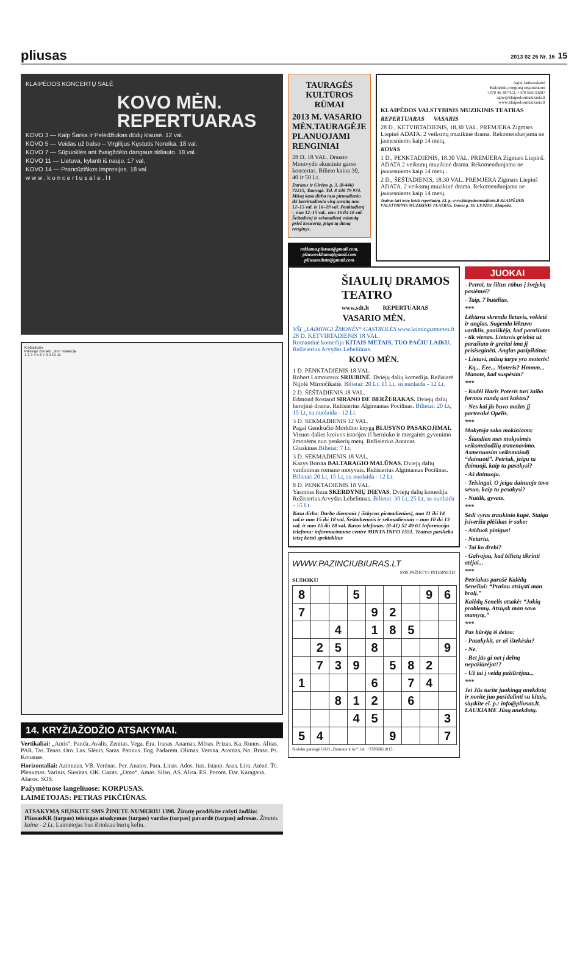pliusas 2013 02 26 Nr. 16 15
KLAIPĖDOS KONCERTŲ SALĖ
KOVO MĖN. REPERTUARAS
KOVO 3 — Kaip Šarka ir Pelėdžiukas dūdų klausė. 12 val.
KOVO 5 — Veidas už balso – Virgilijus Kęstutis Noreika. 18 val.
KOVO 7 — Sūpuoklės ant žvaigždėto dangaus skliauto. 18 val.
KOVO 11 — Lietuva, kylanti iš naujo. 17 val.
KOVO 14 — Prancūziškos impresijos. 18 val.
w w w . k o n c e r t u s a l e . l t
Kryžiažodis
Parengė žurnalo „oho“ redakcija
1 2 3 4 5 6 7 8 9 10 11
14. KRYŽIAŽODŽIO ATSAKYMAI.
Vertikaliai: „Antis“. Panda. Avalis. Zenitas. Vega. Era. Iranas. Anamas. Mėtas. Prizas. Ka. Runos. Alitas. PAR. Tas. Tenas. Oro. Las. Slėnis. Saras. Patinus. Ilog. Padarėm. Olimas. Verona. Atomas. No. Braso. Ps. Konanas.
Horizontaliai: Azimutas. VB. Verėnas. Per. Anatos. Para. Linas. Ados. Itas. Istano. Asas. Lira. Atėnė. Tc. Plenumas. Varinis. Sienitas. OK. Gazas. „Omo“. Amas. Silan. AS. Alisa. ES. Porom. Dar. Karagana. Ašaros. SOS.
Pažymėtuose langeliuose: KORPUSAS.
LAIMĖTOJAS: PETRAS PIKČIŪNAS.
ATSAKYMĄ SIŲSKITE SMS ŽINUTE NUMERIU 1398. Žinutę pradėkite rašyti žodžiu: PliusasKR (tarpas) teisingas atsakymas (tarpas) vardas (tarpas) pavardė (tarpas) adresas. Žinutės kaina - 2 Lt. Laimėtojas bus išrinktas burtų keliu.
TAURAGĖS KULTŪROS RŪMAI
2013 M. VASARIO MĖN.TAURAGĖJE PLANUOJAMI RENGINIAI
28 D. 18 VAL. Donato Montvydo akustinio garso koncertas. Bilieto kaina 30, 40 ir 50 Lt.
Dariaus ir Girėno g. 3, (8-446) 72215, Tauragė. Tel. 8 446 79 974. Mūsų kasa dirba nuo pirmadienio iki ketvirtadienio visą savaitę nuo 12–15 val. ir 16–19 val. Penktadienį – nuo 12–15 val., nuo 16 iki 18 val. Šeštadienį ir sekmadienį valandą prieš koncertą, jeigu tą dieną renginys.
reklama.pliusas@gmail.com,
pliusoreklama@gmail.com
pliusassilute@gmail.com
Agnė Jankauskaitė
Kultūrinių renginių organizatorė
+370 46 397412, +370 650 33287
agne@klaipedosmuzikinis.lt
www.klaipedosmuzikinis.lt
KLAIPĖDOS VALSTYBINIS MUZIKINIS TEATRAS
REPERTUARAS VASARIS
28 D., KETVIRTADIENIS, 18.30 VAL. PREMJERA Zigmars Liepinš ADATA. 2 veiksmų muzikinė drama. Rekomenduojama ne jaunesniems kaip 14 metų.
KOVAS
1 D., PENKTADIENIS, 18.30 VAL. PREMJERA Zigmars Liepinš. ADATA 2 veiksmų muzikinė drama. Rekomenduojama ne jaunesniems kaip 14 metų .
2 D., ŠEŠTADIENIS, 18.30 VAL. PREMJERA Zigmars Liepinš ADATA. 2 veiksmų muzikinė drama. Rekomenduojama ne jaunesniems kaip 14 metų.
Teatras turi teisę keisti repertuarą. El. p. www.klaipedosmuzikinis.lt KLAIPĖDOS VALSTYBINIS MUZIKINIS TEATRAS, Danės g. 19, LT-92111, Klaipėda.
ŠIAULIŲ DRAMOS TEATRO
www.sdt.lt REPERTUARAS
VASARIO MĖN.
VŠĮ „LAIMINGI ŽMONĖS“ GASTROLĖS www.laimingizmones.lt
28 D. KETVIRTADIENIS 18 VAL.
Romantinė komedija KITAIS METAIS, TUO PAČIU LAIKU. Režisierius Arvydas Lebeliūnas.
KOVO MĖN.
1 D. PENKTADIENIS 18 VAL.
Robert Lamoureux SRIUBINĖ. Dviejų dalių komedija. Režisierė Nijolė Mirončikaitė. Bilietai: 20 Lt, 15 Lt, su nuolaida - 12 Lt.
2 D. ŠEŠTADIENIS 18 VAL.
Edmond Rostand SIRANO DE BERŽERAKAS. Dviejų dalių herojinė drama. Režisierius Algimantas Pociūnas. Bilietai: 20 Lt, 15 Lt, su nuolaida - 12 Lt.
3 D. SEKMADIENIS 12 VAL.
Pagal Gendručio Morkūno knygą BLUSYNO PASAKOJIMAI. Vienos dalies kreivos istorijos iš berniuko ir mergaitės gyvenimo žmonėms nuo penkerių metų. Režisierius Antanas Gluskinas.Bilietai: 7 Lt.
3 D. SEKMADIENIS 18 VAL.
Kazys Boruta BALTARAGIO MALŪNAS. Dviejų dalių vaidinimas romano motyvais. Režisierius Algimantas Pociūnas. Bilietai: 20 Lt, 15 Lt, su nuolaida - 12 Lt.
8 D. PENKTADIENIS 18 VAL.
Yasmina Reza SKERDYNIŲ DIEVAS. Dviejų dalių komedija. Režisierius Arvydas Lebeliūnas. Bilietai: 30 Lt, 25 Lt, su nuolaida - 15 Lt.
Kasa dirba: Darbo dienomis ( išskyrus pirmadienius), nuo 11 iki 14 val.ir nuo 15 iki 18 val. Šeštadieniais ir sekmadieniais – nuo 10 iki 13 val. ir nuo 15 iki 18 val. Kasos telefonas: (8-41) 52 49 63 Informacija telefonu: informaciniame centre MINTA INFO 1551. Teatras pasilieka teisę keisti spektaklius
WWW.PAZINCIUBIURAS.LT
SMS PAŽINTYS INTERNETE!
SUDOKU
| 8 | | | 5 | | | | 9 | 6 |
| 7 | | | | 9 | 2 | | | |
| | | 4 | | 1 | 8 | 5 | | |
| | 2 | 5 | | 8 | | | | 9 |
| | 7 | 3 | 9 | | 5 | 8 | 2 | |
| 1 | | | | 6 | | 7 | 4 | |
| | | 8 | 1 | 2 | | 6 | | |
| | | | 4 | 5 | | | | 3 |
| 5 | 4 | | | | 9 | | | 7 |
Sudoku parengė UAB „Damona ir ko“, tel. +37060611813
JUOKAI
- Petrai, tu šiltus rūbus į žvejybą pasiėmei?
- Taip, 7 butelius.
***
Lėktuvu skrenda lietuvis, vokietė ir anglas. Sugenda lėktuvo variklis, paaiškėja, kad parašiutas - tik vienas. Lietuvis griebia už parašiuto ir greitai ima jį prisiseginėti. Anglas pasipiktina:
- Lietuvi, mūsų tarpe yra moteris!
- Ką... Eee... Moteris? Hmmm... Manote, kad suspėsim?
***
- Kodėl Haris Poteris turi žaibo formos randą ant kaktos?
- Nes kai jis buvo mažas jį partrenkė Opelis.
***
Mokytoja sako mokiniams:
- Šiandien mes mokysimės veiksmažodžių asmenavimo. Asmenuosim veiksmažodį “dainuoti”. Petriuk, jeigu tu dainuoji, kaip tu pasakysi?
- Aš dainuoju.
- Teisingai. O jeigu dainuoja tavo sesuo, kaip tu pasakysi?
- Nutilk, gyvate.
***
Sėdi vyras traukinio kupė. Staiga įsiveržia plėšikas ir sako:
- Atiduok pinigus!
- Neturiu.
- Tai ko drebi?
- Galvojau, kad bilietų tikrinti atėjai...
***
Petriukas parašė Kalėdų Seneliui: “Prašau atsiųsti man brolį.”
Kalėdų Senelis atsakė: “Jokių problemų. Atsiųsk man savo mamytę.”
***
Pas būrėją iš delno:
- Pasakykit, ar aš ištekėsiu?
- Ne.
- Bet jūs gi net į delną nepažiūrėjot!?
- Už tai į veidą pažiūrėjau...
***
Jei Jūs turite juokingą anekdotą ir norite juo pasidalinti su kitais, siųskite el. p.: info@pliusas.lt. LAUKIAME Jūsų anekdotų.